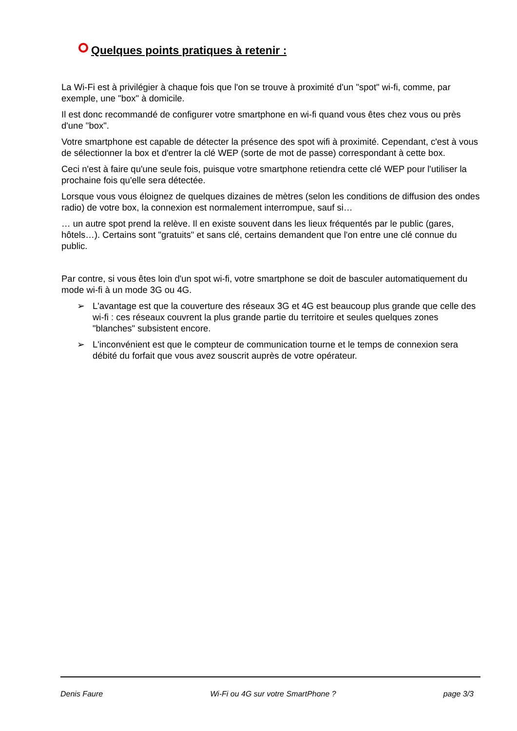Quelques points pratiques à retenir :
La Wi-Fi est à privilégier à chaque fois que l'on se trouve à proximité d'un "spot" wi-fi, comme, par exemple, une "box" à domicile.
Il est donc recommandé de configurer votre smartphone en wi-fi quand vous êtes chez vous ou près d'une "box".
Votre smartphone est capable de détecter la présence des spot wifi à proximité. Cependant, c'est à vous de sélectionner la box et d'entrer la clé WEP (sorte de mot de passe) correspondant à cette box.
Ceci n'est à faire qu'une seule fois, puisque votre smartphone retiendra cette clé WEP pour l'utiliser la prochaine fois qu'elle sera détectée.
Lorsque vous vous éloignez de quelques dizaines de mètres (selon les conditions de diffusion des ondes radio) de votre box, la connexion est normalement interrompue, sauf si…
… un autre spot prend la relève. Il en existe souvent dans les lieux fréquentés par le public (gares, hôtels…). Certains sont "gratuits" et sans clé, certains demandent que l'on entre une clé connue du public.
Par contre, si vous êtes loin d'un spot wi-fi, votre smartphone se doit de basculer automatiquement du mode wi-fi à un mode 3G ou 4G.
➢ L'avantage est que la couverture des réseaux 3G et 4G est beaucoup plus grande que celle des wi-fi : ces réseaux couvrent la plus grande partie du territoire et seules quelques zones "blanches" subsistent encore.
➢ L'inconvénient est que le compteur de communication tourne et le temps de connexion sera débité du forfait que vous avez souscrit auprès de votre opérateur.
Denis Faure Wi-Fi ou 4G sur votre SmartPhone ? page 3/3